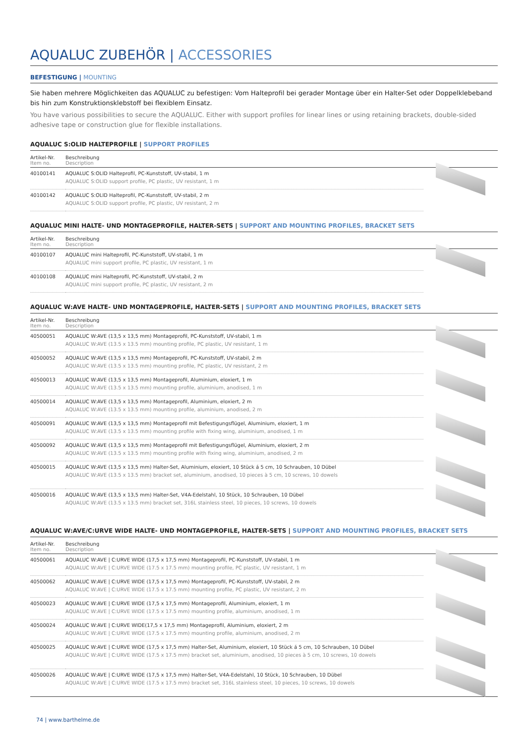AQUALUC ZUBEHÖR | ACCESSORIES
BEFESTIGUNG | MOUNTING
Sie haben mehrere Möglichkeiten das AQUALUC zu befestigen: Vom Halteprofil bei gerader Montage über ein Halter-Set oder Doppelklebeband bis hin zum Konstruktionsklebstoff bei flexiblem Einsatz.
You have various possibilities to secure the AQUALUC. Either with support profiles for linear lines or using retaining brackets, double-sided adhesive tape or construction glue for flexible installations.
AQUALUC S:OLID HALTEPROFILE | SUPPORT PROFILES
| Artikel-Nr. Item no. | Beschreibung Description | |
| --- | --- | --- |
| 40100141 | AQUALUC S:OLID Halteprofil, PC-Kunststoff, UV-stabil, 1 m AQUALUC S:OLID support profile, PC plastic, UV resistant, 1 m | |
| 40100142 | AQUALUC S:OLID Halteprofil, PC-Kunststoff, UV-stabil, 2 m AQUALUC S:OLID support profile, PC plastic, UV resistant, 2 m | |
AQUALUC MINI HALTE- UND MONTAGEPROFILE, HALTER-SETS | SUPPORT AND MOUNTING PROFILES, BRACKET SETS
| Artikel-Nr. Item no. | Beschreibung Description | |
| --- | --- | --- |
| 40100107 | AQUALUC mini Halteprofil, PC-Kunststoff, UV-stabil, 1 m AQUALUC mini support profile, PC plastic, UV resistant, 1 m | |
| 40100108 | AQUALUC mini Halteprofil, PC-Kunststoff, UV-stabil, 2 m AQUALUC mini support profile, PC plastic, UV resistant, 2 m | |
AQUALUC W:AVE HALTE- UND MONTAGEPROFILE, HALTER-SETS | SUPPORT AND MOUNTING PROFILES, BRACKET SETS
| Artikel-Nr. Item no. | Beschreibung Description | |
| --- | --- | --- |
| 40500051 | AQUALUC W:AVE (13,5 x 13,5 mm) Montageprofil, PC-Kunststoff, UV-stabil, 1 m AQUALUC W:AVE (13.5 x 13.5 mm) mounting profile, PC plastic, UV resistant, 1 m | |
| 40500052 | AQUALUC W:AVE (13,5 x 13,5 mm) Montageprofil, PC-Kunststoff, UV-stabil, 2 m AQUALUC W:AVE (13.5 x 13.5 mm) mounting profile, PC plastic, UV resistant, 2 m | |
| 40500013 | AQUALUC W:AVE (13,5 x 13,5 mm) Montageprofil, Aluminium, eloxiert, 1 m AQUALUC W:AVE (13.5 x 13.5 mm) mounting profile, aluminium, anodised, 1 m | |
| 40500014 | AQUALUC W:AVE (13,5 x 13,5 mm) Montageprofil, Aluminium, eloxiert, 2 m AQUALUC W:AVE (13.5 x 13.5 mm) mounting profile, aluminium, anodised, 2 m | |
| 40500091 | AQUALUC W:AVE (13,5 x 13,5 mm) Montageprofil mit Befestigungsflügel, Aluminium, eloxiert, 1 m AQUALUC W:AVE (13.5 x 13.5 mm) mounting profile with fixing wing, aluminium, anodised, 1 m | |
| 40500092 | AQUALUC W:AVE (13,5 x 13,5 mm) Montageprofil mit Befestigungsflügel, Aluminium, eloxiert, 2 m AQUALUC W:AVE (13.5 x 13.5 mm) mounting profile with fixing wing, aluminium, anodised, 2 m | |
| 40500015 | AQUALUC W:AVE (13,5 x 13,5 mm) Halter-Set, Aluminium, eloxiert, 10 Stück á 5 cm, 10 Schrauben, 10 Dübel AQUALUC W:AVE (13.5 x 13.5 mm) bracket set, aluminium, anodised, 10 pieces à 5 cm, 10 screws, 10 dowels | |
| 40500016 | AQUALUC W:AVE (13,5 x 13,5 mm) Halter-Set, V4A-Edelstahl, 10 Stück, 10 Schrauben, 10 Dübel AQUALUC W:AVE (13.5 x 13.5 mm) bracket set, 316L stainless steel, 10 pieces, 10 screws, 10 dowels | |
AQUALUC W:AVE/C:URVE WIDE HALTE- UND MONTAGEPROFILE, HALTER-SETS | SUPPORT AND MOUNTING PROFILES, BRACKET SETS
| Artikel-Nr. Item no. | Beschreibung Description | |
| --- | --- | --- |
| 40500061 | AQUALUC W:AVE / C:URVE WIDE (17,5 x 17,5 mm) Montageprofil, PC-Kunststoff, UV-stabil, 1 m AQUALUC W:AVE / C:URVE WIDE (17.5 x 17.5 mm) mounting profile, PC plastic, UV resistant, 1 m | |
| 40500062 | AQUALUC W:AVE / C:URVE WIDE (17,5 x 17,5 mm) Montageprofil, PC-Kunststoff, UV-stabil, 2 m AQUALUC W:AVE / C:URVE WIDE (17.5 x 17.5 mm) mounting profile, PC plastic, UV resistant, 2 m | |
| 40500023 | AQUALUC W:AVE / C:URVE WIDE (17,5 x 17,5 mm) Montageprofil, Aluminium, eloxiert, 1 m AQUALUC W:AVE / C:URVE WIDE (17.5 x 17.5 mm) mounting profile, aluminium, anodised, 1 m | |
| 40500024 | AQUALUC W:AVE / C:URVE WIDE(17,5 x 17,5 mm) Montageprofil, Aluminium, eloxiert, 2 m AQUALUC W:AVE / C:URVE WIDE (17.5 x 17.5 mm) mounting profile, aluminium, anodised, 2 m | |
| 40500025 | AQUALUC W:AVE / C:URVE WIDE (17,5 x 17,5 mm) Halter-Set, Aluminium, eloxiert, 10 Stück á 5 cm, 10 Schrauben, 10 Dübel AQUALUC W:AVE / C:URVE WIDE (17.5 x 17.5 mm) bracket set, aluminium, anodised, 10 pieces à 5 cm, 10 screws, 10 dowels | |
| 40500026 | AQUALUC W:AVE / C:URVE WIDE (17,5 x 17,5 mm) Halter-Set, V4A-Edelstahl, 10 Stück, 10 Schrauben, 10 Dübel AQUALUC W:AVE / C:URVE WIDE (17.5 x 17.5 mm) bracket set, 316L stainless steel, 10 pieces, 10 screws, 10 dowels | |
74 | www.barthelme.de